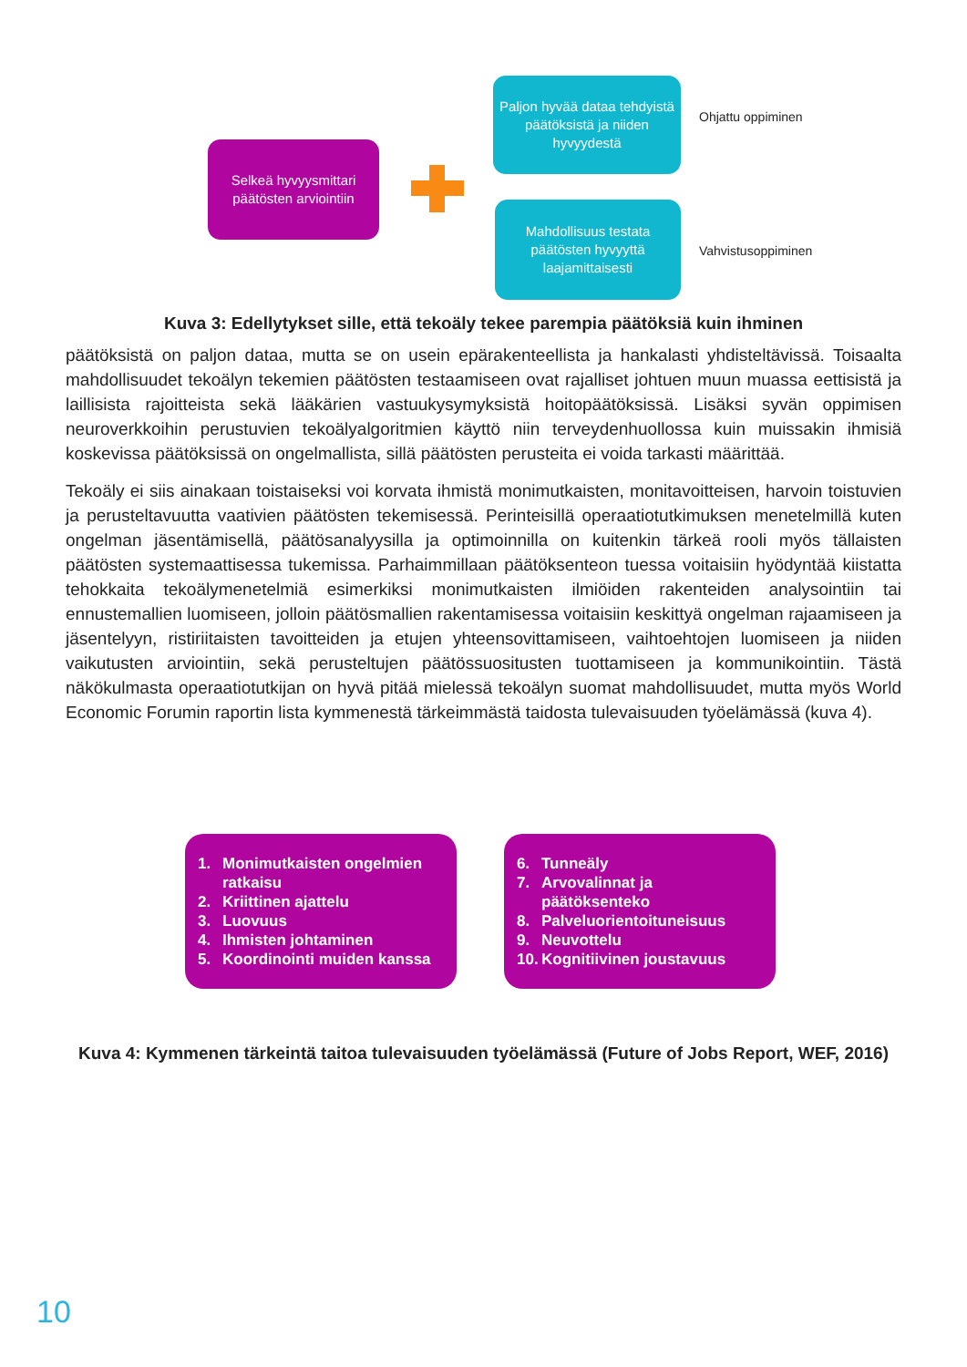Selkeä hyvyysmittari päätösten arviointiin
Paljon hyvää dataa tehdyistä päätöksistä ja niiden hyvyydestä
Ohjattu oppiminen
Mahdollisuus testata päätösten hyvyyttä laajamittaisesti
Vahvistusoppiminen
Kuva 3: Edellytykset sille, että tekoäly tekee parempia päätöksiä kuin ihminen
päätöksistä on paljon dataa, mutta se on usein epärakenteellista ja hankalasti yhdisteltävissä. Toisaalta mahdollisuudet tekoälyn tekemien päätösten testaamiseen ovat rajalliset johtuen muun muassa eettisistä ja laillisista rajoitteista sekä lääkärien vastuukysymyksistä hoitopäätöksissä. Lisäksi syvän oppimisen neuroverkkoihin perustuvien tekoälyalgoritmien käyttö niin terveydenhuollossa kuin muissakin ihmisiä koskevissa päätöksissä on ongelmallista, sillä päätösten perusteita ei voida tarkasti määrittää.
Tekoäly ei siis ainakaan toistaiseksi voi korvata ihmistä monimutkaisten, monitavoitteisen, harvoin toistuvien ja perusteltavuutta vaativien päätösten tekemisessä. Perinteisillä operaatiotutkimuksen menetelmillä kuten ongelman jäsentämisellä, päätösanalyysilla ja optimoinnilla on kuitenkin tärkeä rooli myös tällaisten päätösten systemaattisessa tukemissa. Parhaimmillaan päätöksenteon tuessa voitaisiin hyödyntää kiistatta tehokkaita tekoälymenetelmiä esimerkiksi monimutkaisten ilmiöiden rakenteiden analysointiin tai ennustemallien luomiseen, jolloin päätösmallien rakentamisessa voitaisiin keskittyä ongelman rajaamiseen ja jäsentelyyn, ristiriitaisten tavoitteiden ja etujen yhteensovittamiseen, vaihtoehtojen luomiseen ja niiden vaikutusten arviointiin, sekä perusteltujen päätössuositusten tuottamiseen ja kommunikointiin. Tästä näkökulmasta operaatiotutkijan on hyvä pitää mielessä tekoälyn suomat mahdollisuudet, mutta myös World Economic Forumin raportin lista kymmenestä tärkeimmästä taidosta tulevaisuuden työelämässä (kuva 4).
1. Monimutkaisten ongelmien ratkaisu
2. Kriittinen ajattelu
3. Luovuus
4. Ihmisten johtaminen
5. Koordinointi muiden kanssa
6. Tunneäly
7. Arvovalinnat ja päätöksenteko
8. Palveluorientoituneisuus
9. Neuvottelu
10. Kognitiivinen joustavuus
Kuva 4: Kymmenen tärkeintä taitoa tulevaisuuden työelämässä (Future of Jobs Report, WEF, 2016)
10